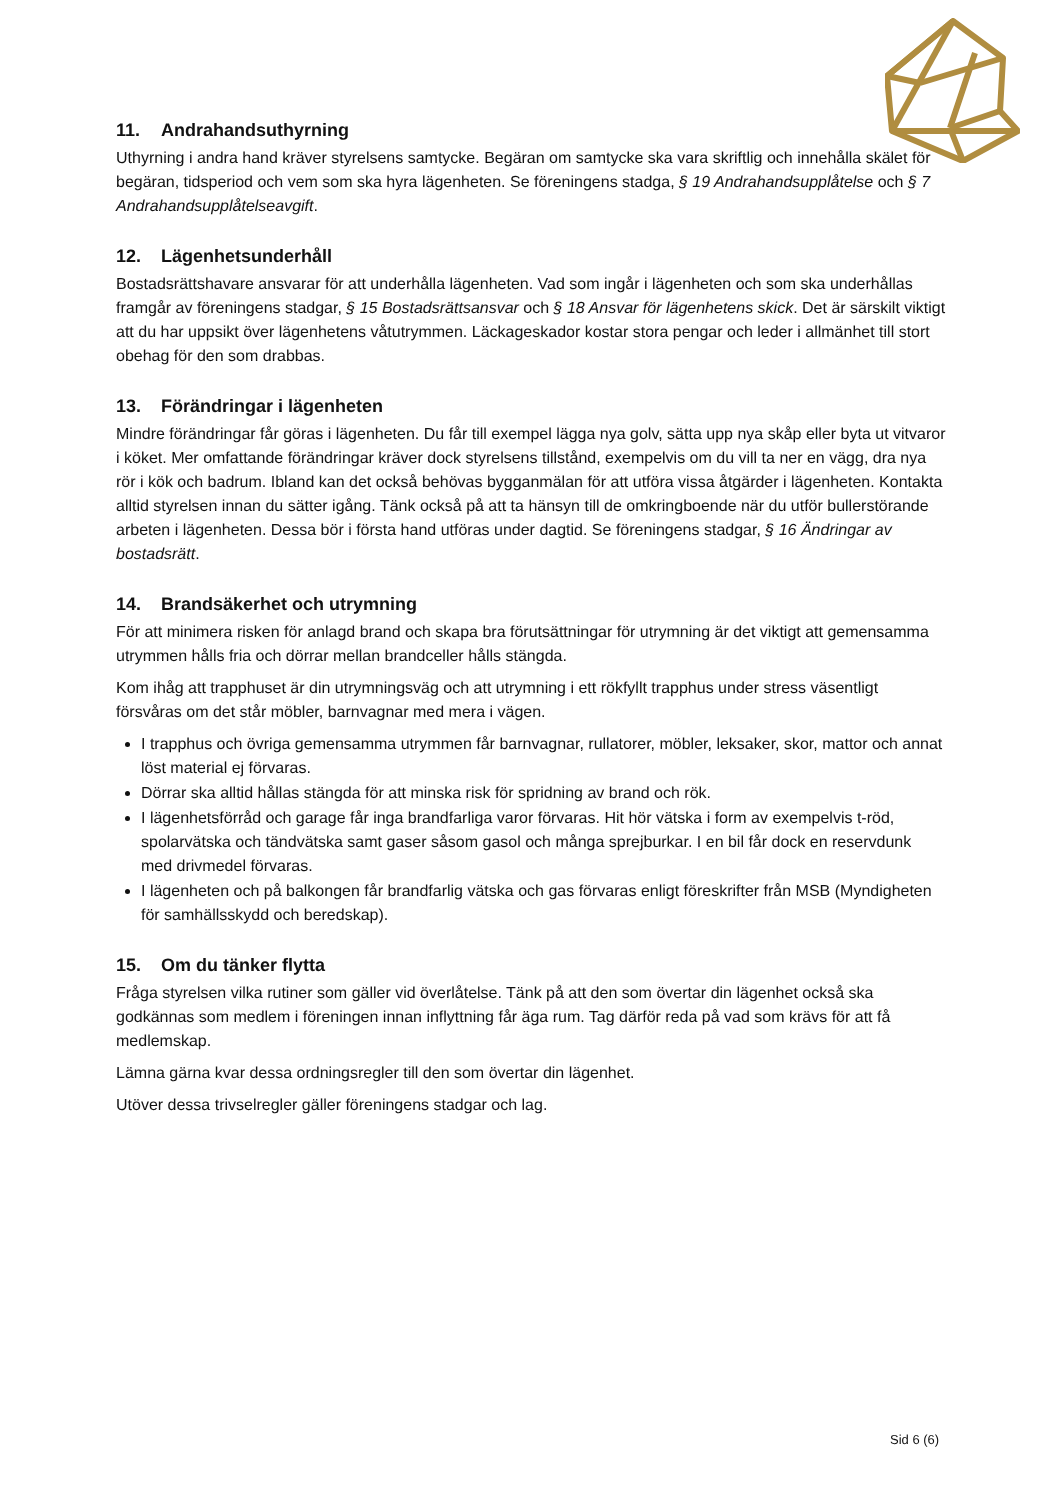11. Andrahandsuthyrning
Uthyrning i andra hand kräver styrelsens samtycke. Begäran om samtycke ska vara skriftlig och innehålla skälet för begäran, tidsperiod och vem som ska hyra lägenheten. Se föreningens stadga, § 19 Andrahandsupplåtelse och § 7 Andrahandsupplåtelseavgift.
12. Lägenhetsunderhåll
Bostadsrättshavare ansvarar för att underhålla lägenheten. Vad som ingår i lägenheten och som ska underhållas framgår av föreningens stadgar, § 15 Bostadsrättsansvar och § 18 Ansvar för lägenhetens skick. Det är särskilt viktigt att du har uppsikt över lägenhetens våtutrymmen. Läckageskador kostar stora pengar och leder i allmänhet till stort obehag för den som drabbas.
13. Förändringar i lägenheten
Mindre förändringar får göras i lägenheten. Du får till exempel lägga nya golv, sätta upp nya skåp eller byta ut vitvaror i köket. Mer omfattande förändringar kräver dock styrelsens tillstånd, exempelvis om du vill ta ner en vägg, dra nya rör i kök och badrum. Ibland kan det också behövas bygganmälan för att utföra vissa åtgärder i lägenheten. Kontakta alltid styrelsen innan du sätter igång. Tänk också på att ta hänsyn till de omkringboende när du utför bullerstörande arbeten i lägenheten. Dessa bör i första hand utföras under dagtid. Se föreningens stadgar, § 16 Ändringar av bostadsrätt.
14. Brandsäkerhet och utrymning
För att minimera risken för anlagd brand och skapa bra förutsättningar för utrymning är det viktigt att gemensamma utrymmen hålls fria och dörrar mellan brandceller hålls stängda.
Kom ihåg att trapphuset är din utrymningsväg och att utrymning i ett rökfyllt trapphus under stress väsentligt försvåras om det står möbler, barnvagnar med mera i vägen.
I trapphus och övriga gemensamma utrymmen får barnvagnar, rullatorer, möbler, leksaker, skor, mattor och annat löst material ej förvaras.
Dörrar ska alltid hållas stängda för att minska risk för spridning av brand och rök.
I lägenhetsförråd och garage får inga brandfarliga varor förvaras. Hit hör vätska i form av exempelvis t-röd, spolarvätska och tändvätska samt gaser såsom gasol och många sprejburkar. I en bil får dock en reservdunk med drivmedel förvaras.
I lägenheten och på balkongen får brandfarlig vätska och gas förvaras enligt föreskrifter från MSB (Myndigheten för samhällsskydd och beredskap).
15. Om du tänker flytta
Fråga styrelsen vilka rutiner som gäller vid överlåtelse. Tänk på att den som övertar din lägenhet också ska godkännas som medlem i föreningen innan inflyttning får äga rum. Tag därför reda på vad som krävs för att få medlemskap.
Lämna gärna kvar dessa ordningsregler till den som övertar din lägenhet.
Utöver dessa trivselregler gäller föreningens stadgar och lag.
Sid 6 (6)